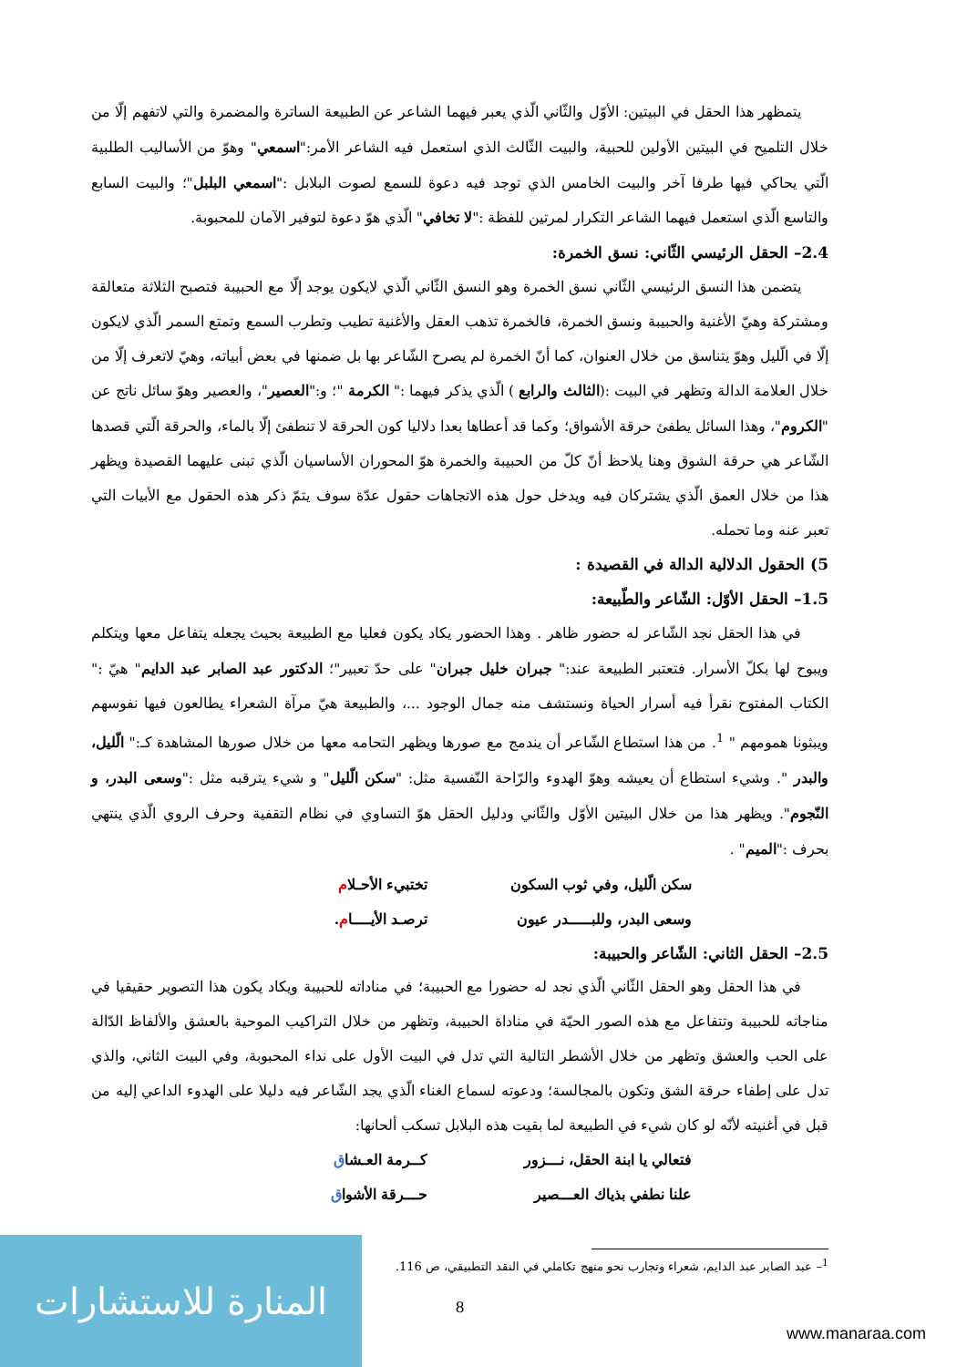يتمظهر هذا الحقل في البيتين: الأوّل والثّاني الّذي يعبر فيهما الشاعر عن الطبيعة الساترة والمضمرة والتي لاتفهم إلّا من خلال التلميح في البيتين الأولين للحبية، والبيت الثّالث الذي استعمل فيه الشاعر الأمر:"اسمعي" وهوّ من الأساليب الطلبية الّتي يحاكي فيها طرفا آخر والبيت الخامس الذي توجد فيه دعوة للسمع لصوت البلابل :"اسمعي البلبل"؛ والبيت السابع والتاسع الّذي استعمل فيهما الشاعر التكرار لمرتين للفظة :"لا تخافي" الّذي هوّ دعوة لتوفير الآمان للمحبوبة.
2.4– الحقل الرئيسي الثّاني: نسق الخمرة:
يتضمن هذا النسق الرئيسي الثّاني نسق الخمرة وهو النسق الثّاني الّذي لايكون يوجد إلّا مع الحبيبة فتصبح الثلاثة متعالقة ومشتركة وهيّ الأغنية والحبيبة ونسق الخمرة، فالخمرة تذهب العقل والأغنية تطيب وتطرب السمع وتمتع السمر الّذي لايكون إلّا في الّليل وهوّ يتناسق من خلال العنوان، كما أنّ الخمرة لم يصرح الشّاعر بها بل ضمنها في بعض أبياته، وهيّ لاتعرف إلّا من خلال العلامة الدالة وتظهر في البيت :(الثالث والرابع ) الّذي يذكر فيهما :" الكرمة "؛ و:"العصير"، والعصير وهوّ سائل ناتج عن "الكروم"، وهذا السائل يطفئ حرقة الأشواق؛ وكما قد أعطاها بعدا دلاليا كون الحرقة لا تنطفئ إلّا بالماء، والحرقة الّتي قصدها الشّاعر هي حرقة الشوق وهنا يلاحظ أنّ كلّ من الحبيبة والخمرة هوّ المحوران الأساسيان الّذي تبنى عليهما القصيدة ويظهر هذا من خلال العمق الّذي يشتركان فيه ويدخل حول هذه الاتجاهات حقول عدّة سوف يتمّ ذكر هذه الحقول مع الأبيات التي تعبر عنه وما تحمله.
5) الحقول الدلالية الدالة في القصيدة :
1.5– الحقل الأوّل: الشّاعر والطّبيعة:
في هذا الحقل نجد الشّاعر له حضور ظاهر . وهذا الحضور يكاد يكون فعليا مع الطبيعة بحيث يجعله يتفاعل معها ويتكلم ويبوح لها بكلّ الأسرار. فتعتبر الطبيعة عند:" جبران خليل جبران" على حدّ تعبير"؛ الدكتور عبد الصابر عبد الدايم" هيّ :" الكتاب المفتوح نقرأ فيه أسرار الحياة ونستشف منه جمال الوجود ...، والطبيعة هيّ مرآة الشعراء يطالعون فيها نفوسهم ويبثونا همومهم " <sup>1</sup>. من هذا استطاع الشّاعر أن يندمج مع صورها ويظهر التحامه معها من خلال صورها المشاهدة كـ:" الّليل، والبدر ". وشيء استطاع أن يعيشه وهوّ الهدوء والرّاحة النّفسية مثل: "سكن الّليل" و شيء يترقبه مثل :"وسعى البدر، و النّجوم". ويظهر هذا من خلال البيتين الأوّل والثّاني ودليل الحقل هوّ التساوي في نظام التقفية وحرف الروي الّذي ينتهي بحرف :"الميم" .
سكن الّليل، وفي ثوب السكون
تختبيء الأحـلام
وسعى البدر، وللبـــــدر عيون
ترصـد الأيــــام.
2.5– الحقل الثاني: الشّاعر والحبيبة:
في هذا الحقل وهو الحقل الثّاني الّذي نجد له حضورا مع الحبيبة؛ في مناداته للحبيبة ويكاد يكون هذا التصوير حقيقيا في مناجاته للحبيبة وتتفاعل مع هذه الصور الحيّة في مناداة الحبيبة، وتظهر من خلال التراكيب الموحية بالعشق والألفاظ الدّالة على الحب والعشق وتظهر من خلال الأشطر التالية التي تدل في البيت الأول على نداء المحبوبة، وفي البيت الثاني، والذي تدل على إطفاء حرقة الشق وتكون بالمجالسة؛ ودعوته لسماع الغناء الّذي يجد الشّاعر فيه دليلا على الهدوء الداعي إليه من قبل في أغنيته لأنّه لو كان شيء في الطبيعة لما بقيت هذه البلابل تسكب ألحانها:
فتعالي يا ابنة الحقل، نـــزور
كــرمة العـشاق
علنا نطفي بذياك العـــصير
حـــرقة الأشواق
<sup>1</sup>– عبد الصابر عبد الدايم، شعراء وتجارب نحو منهج تكاملي في النقد التطبيقي، ص 116.
8
المنارة للاستشارات
www.manaraa.com